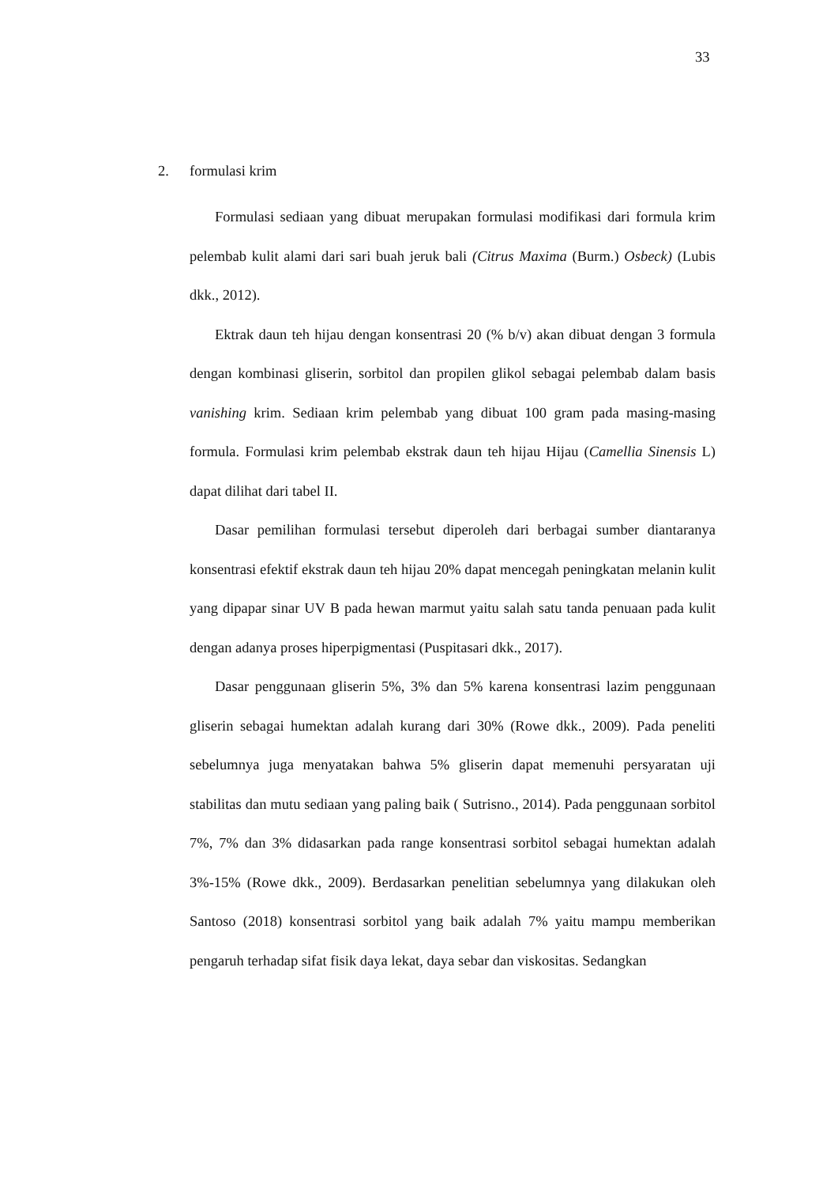33
2. formulasi krim
Formulasi sediaan yang dibuat merupakan formulasi modifikasi dari formula krim pelembab kulit alami dari sari buah jeruk bali (Citrus Maxima (Burm.) Osbeck) (Lubis dkk., 2012).
Ektrak daun teh hijau dengan konsentrasi 20 (% b/v) akan dibuat dengan 3 formula dengan kombinasi gliserin, sorbitol dan propilen glikol sebagai pelembab dalam basis vanishing krim. Sediaan krim pelembab yang dibuat 100 gram pada masing-masing formula. Formulasi krim pelembab ekstrak daun teh hijau Hijau (Camellia Sinensis L) dapat dilihat dari tabel II.
Dasar pemilihan formulasi tersebut diperoleh dari berbagai sumber diantaranya konsentrasi efektif ekstrak daun teh hijau 20% dapat mencegah peningkatan melanin kulit yang dipapar sinar UV B pada hewan marmut yaitu salah satu tanda penuaan pada kulit dengan adanya proses hiperpigmentasi (Puspitasari dkk., 2017).
Dasar penggunaan gliserin 5%, 3% dan 5% karena konsentrasi lazim penggunaan gliserin sebagai humektan adalah kurang dari 30% (Rowe dkk., 2009). Pada peneliti sebelumnya juga menyatakan bahwa 5% gliserin dapat memenuhi persyaratan uji stabilitas dan mutu sediaan yang paling baik ( Sutrisno., 2014). Pada penggunaan sorbitol 7%, 7% dan 3% didasarkan pada range konsentrasi sorbitol sebagai humektan adalah 3%-15% (Rowe dkk., 2009). Berdasarkan penelitian sebelumnya yang dilakukan oleh Santoso (2018) konsentrasi sorbitol yang baik adalah 7% yaitu mampu memberikan pengaruh terhadap sifat fisik daya lekat, daya sebar dan viskositas. Sedangkan